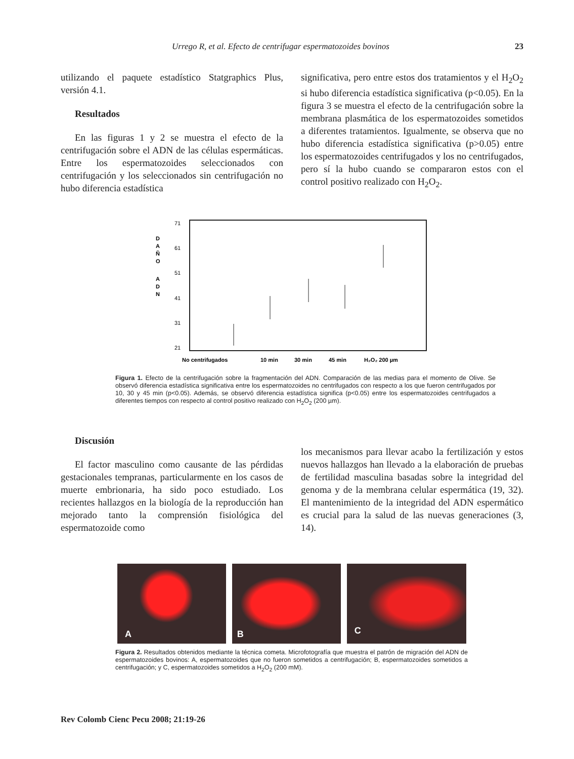Urrego R, et al. Efecto de centrifugar espermatozoides bovinos 23
utilizando el paquete estadístico Statgraphics Plus, versión 4.1.
Resultados
En las figuras 1 y 2 se muestra el efecto de la centrifugación sobre el ADN de las células espermáticas. Entre los espermatozoides seleccionados con centrifugación y los seleccionados sin centrifugación no hubo diferencia estadística
significativa, pero entre estos dos tratamientos y el H<sub>2</sub>O<sub>2</sub> si hubo diferencia estadística significativa (p<0.05). En la figura 3 se muestra el efecto de la centrifugación sobre la membrana plasmática de los espermatozoides sometidos a diferentes tratamientos. Igualmente, se observa que no hubo diferencia estadística significativa (p>0.05) entre los espermatozoides centrifugados y los no centrifugados, pero sí la hubo cuando se compararon estos con el control positivo realizado con H<sub>2</sub>O<sub>2</sub>.
71
61
51
41
31
21
D
A
Ñ
O
A
D
N
No centrifugados
10 min
30 min
45 min
H₂O₂ 200 µm
Figura 1. Efecto de la centrifugación sobre la fragmentación del ADN. Comparación de las medias para el momento de Olive. Se observó diferencia estadística significativa entre los espermatozoides no centrifugados con respecto a los que fueron centrifugados por 10, 30 y 45 min (p<0.05). Además, se observó diferencia estadística significa (p<0.05) entre los espermatozoides centrifugados a diferentes tiempos con respecto al control positivo realizado con H<sub>2</sub>O<sub>2</sub> (200 µm).
Discusión
El factor masculino como causante de las pérdidas gestacionales tempranas, particularmente en los casos de muerte embrionaria, ha sido poco estudiado. Los recientes hallazgos en la biología de la reproducción han mejorado tanto la comprensión fisiológica del espermatozoide como
los mecanismos para llevar acabo la fertilización y estos nuevos hallazgos han llevado a la elaboración de pruebas de fertilidad masculina basadas sobre la integridad del genoma y de la membrana celular espermática (19, 32). El mantenimiento de la integridad del ADN espermático es crucial para la salud de las nuevas generaciones (3, 14).
A
B
C
Figura 2. Resultados obtenidos mediante la técnica cometa. Microfotografía que muestra el patrón de migración del ADN de espermatozoides bovinos: A, espermatozoides que no fueron sometidos a centrifugación; B, espermatozoides sometidos a centrifugación; y C, espermatozoides sometidos a H<sub>2</sub>O<sub>2</sub> (200 mM).
Rev Colomb Cienc Pecu 2008; 21:19-26